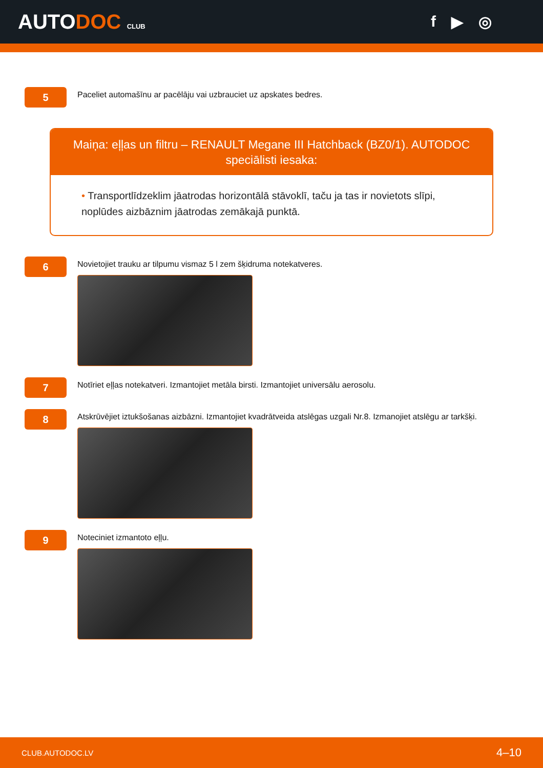AUTODOC CLUB
f ▶ ◎
5
Paceliet automašīnu ar pacēlāju vai uzbrauciet uz apskates bedres.
Maiņa: eļļas un filtru – RENAULT Megane III Hatchback (BZ0/1). AUTODOC speciālisti iesaka:
• Transportlīdzeklim jāatrodas horizontālā stāvoklī, taču ja tas ir novietots slīpi, noplūdes aizbāznim jāatrodas zemākajā punktā.
6
Novietojiet trauku ar tilpumu vismaz 5 l zem šķidruma notekatveres.
7
Notīriet eļļas notekatveri. Izmantojiet metāla birsti. Izmantojiet universālu aerosolu.
8
Atskrūvējiet iztukšošanas aizbāzni. Izmantojiet kvadrātveida atslēgas uzgali Nr.8. Izmanojiet atslēgu ar tarkšķi.
9
Noteciniet izmantoto eļļu.
CLUB.AUTODOC.LV 4–10